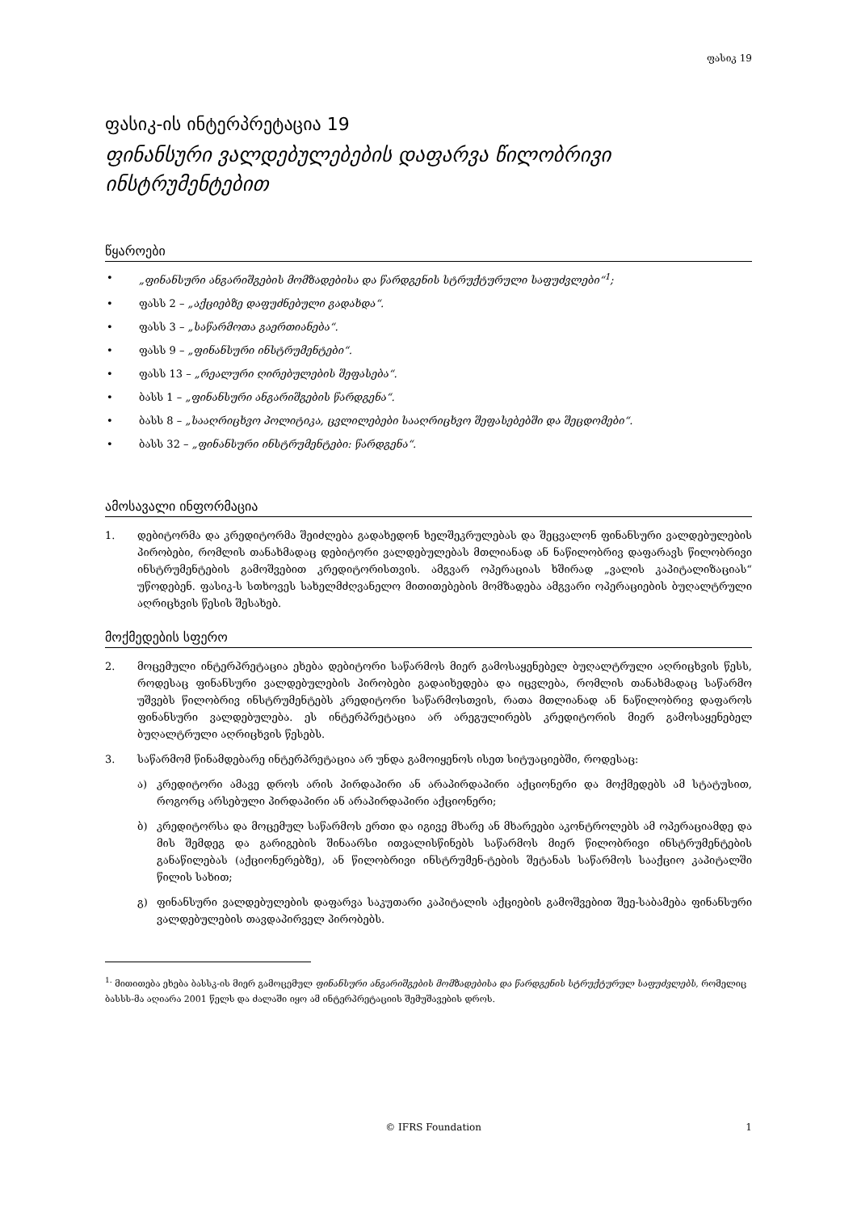ფასიკ 19
ფასიკ-ის ინტერპრეტაცია 19
ფინანსური ვალდებულებების დაფარვა წილობრივი ინსტრუმენტებით
წყაროები
• „ფინანსური ანგარიშგების მომზადებისა და წარდგენის სტრუქტურული საფუძვლები“<sup>1</sup>;
• ფასს 2 – „აქციებზე დაფუძნებული გადახდა“.
• ფასს 3 – „საწარმოთა გაერთიანება“.
• ფასს 9 – „ფინანსური ინსტრუმენტები“.
• ფასს 13 – „რეალური ღირებულების შეფასება“.
• ბასს 1 – „ფინანსური ანგარიშგების წარდგენა“.
• ბასს 8 – „სააღრიცხვო პოლიტიკა, ცვლილებები სააღრიცხვო შეფასებებში და შეცდომები“.
• ბასს 32 – „ფინანსური ინსტრუმენტები: წარდგენა“.
ამოსავალი ინფორმაცია
1. დებიტორმა და კრედიტორმა შეიძლება გადახედონ ხელშეკრულებას და შეცვალონ ფინანსური ვალდებულების პირობები, რომლის თანახმადაც დებიტორი ვალდებულებას მთლიანად ან ნაწილობრივ დაფარავს წილობრივი ინსტრუმენტების გამოშვებით კრედიტორისთვის. ამგვარ ოპერაციას ხშირად „ვალის კაპიტალიზაციას“ უწოდებენ. ფასიკ-ს სთხოვეს სახელმძღვანელო მითითებების მომზადება ამგვარი ოპერაციების ბუღალტრული აღრიცხვის წესის შესახებ.
მოქმედების სფერო
2. მოცემული ინტერპრეტაცია ეხება დებიტორი საწარმოს მიერ გამოსაყენებელ ბუღალტრული აღრიცხვის წესს, როდესაც ფინანსური ვალდებულების პირობები გადაიხედება და იცვლება, რომლის თანახმადაც საწარმო უშვებს წილობრივ ინსტრუმენტებს კრედიტორი საწარმოსთვის, რათა მთლიანად ან ნაწილობრივ დაფაროს ფინანსური ვალდებულება. ეს ინტერპრეტაცია არ არეგულირებს კრედიტორის მიერ გამოსაყენებელ ბუღალტრული აღრიცხვის წესებს.
3. საწარმომ წინამდებარე ინტერპრეტაცია არ უნდა გამოიყენოს ისეთ სიტუაციებში, როდესაც:
ა) კრედიტორი ამავე დროს არის პირდაპირი ან არაპირდაპირი აქციონერი და მოქმედებს ამ სტატუსით, როგორც არსებული პირდაპირი ან არაპირდაპირი აქციონერი;
ბ) კრედიტორსა და მოცემულ საწარმოს ერთი და იგივე მხარე ან მხარეები აკონტროლებს ამ ოპერაციამდე და მის შემდეგ და გარიგების შინაარსი ითვალისწინებს საწარმოს მიერ წილობრივი ინსტრუმენტების განაწილებას (აქციონერებზე), ან წილობრივი ინსტრუმენ-ტების შეტანას საწარმოს სააქციო კაპიტალში წილის სახით;
გ) ფინანსური ვალდებულების დაფარვა საკუთარი კაპიტალის აქციების გამოშვებით შეე-საბამება ფინანსური ვალდებულების თავდაპირველ პირობებს.
<sup>1.</sup> მითითება ეხება ბასსკ-ის მიერ გამოცემულ ფინანსური ანგარიშგების მომზადებისა და წარდგენის სტრუქტურულ საფუძვლებს, რომელიც ბასსს-მა აღიარა 2001 წელს და ძალაში იყო ამ ინტერპრეტაციის შემუშავების დროს.
© IFRS Foundation 1